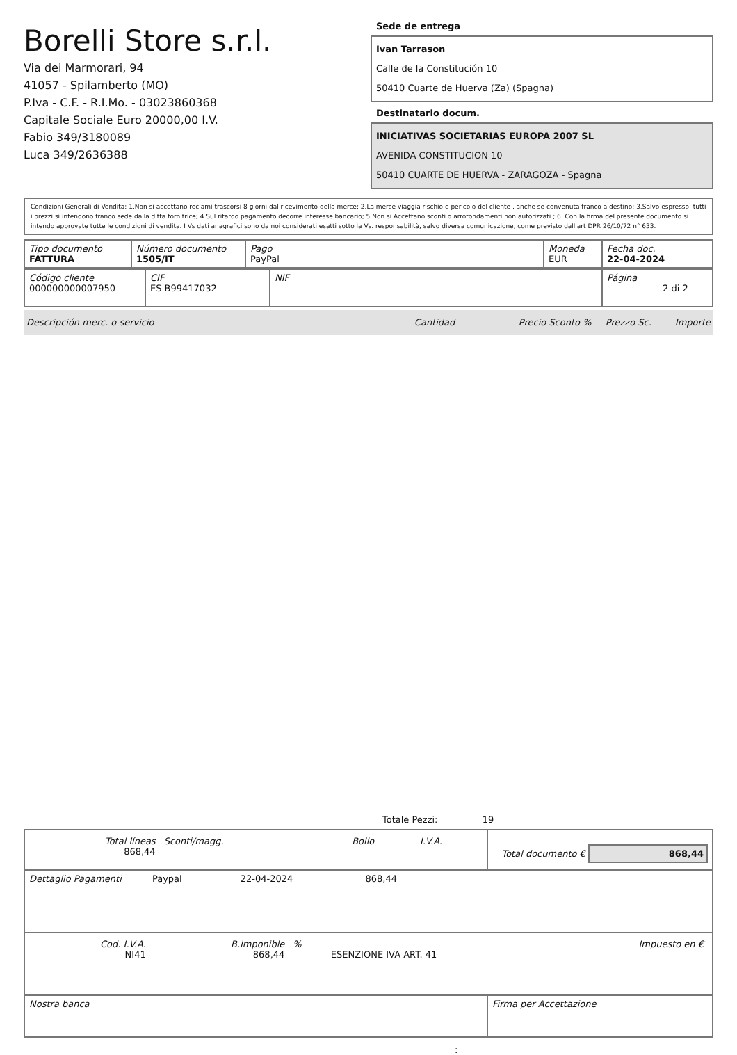Borelli Store s.r.l.
Via dei Marmorari, 94
41057 - Spilamberto (MO)
P.Iva - C.F. - R.I.Mo. - 03023860368
Capitale Sociale Euro 20000,00 I.V.
Fabio 349/3180089
Luca 349/2636388
Sede de entrega
Ivan Tarrason
Calle de la Constitución 10
50410 Cuarte de Huerva (Za) (Spagna)
Destinatario docum.
INICIATIVAS SOCIETARIAS EUROPA 2007 SL
AVENIDA CONSTITUCION 10
50410 CUARTE DE HUERVA - ZARAGOZA - Spagna
Condizioni Generali di Vendita: 1.Non si accettano reclami trascorsi 8 giorni dal ricevimento della merce; 2.La merce viaggia rischio e pericolo del cliente , anche se convenuta franco a destino; 3.Salvo espresso, tutti i prezzi si intendono franco sede dalla ditta fornitrice; 4.Sul ritardo pagamento decorre interesse bancario; 5.Non si Accettano sconti o arrotondamenti non autorizzati ; 6. Con la firma del presente documento si intendo approvate tutte le condizioni di vendita. I Vs dati anagrafici sono da noi considerati esatti sotto la Vs. responsabilità, salvo diversa comunicazione, come previsto dall'art DPR 26/10/72 n° 633.
| Tipo documento FATTURA | Número documento 1505/IT | Pago PayPal | Moneda EUR | Fecha doc. 22-04-2024 |
| Código cliente 000000000007950 | CIF ES B99417032 | NIF | Página 2 di 2 |
Descripción merc. o servicio Cantidad Precio Sconto % Prezzo Sc. Importe
Totale Pezzi: 19
| / Total líneas 868,44 / Sconti/magg. / Bollo / I.V.A. / / | Total documento € 868,44 |
| Dettaglio Pagamenti Paypal 22-04-2024 868,44 | |
| / Cod. I.V.A. NI41 / B.imponible 868,44 / % / ESENZIONE IVA ART. 41 / Impuesto en € / | |
| Nostra banca | Firma per Accettazione |
: